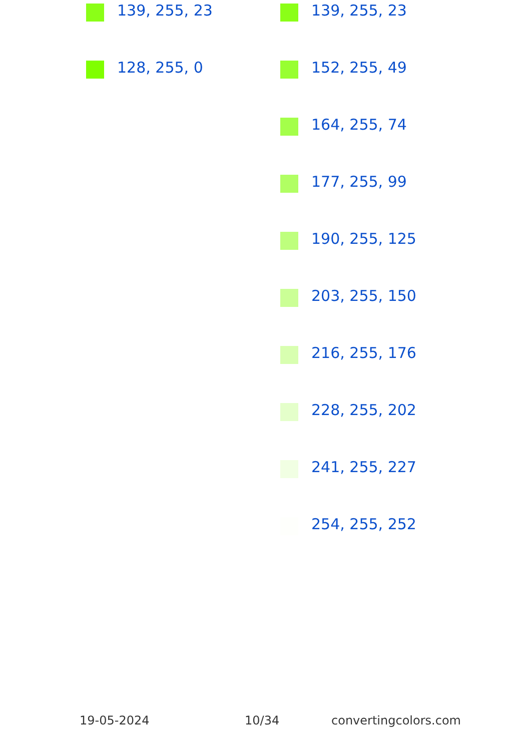139, 255, 23
128, 255, 0
139, 255, 23
152, 255, 49
164, 255, 74
177, 255, 99
190, 255, 125
203, 255, 150
216, 255, 176
228, 255, 202
241, 255, 227
254, 255, 252
19-05-2024 10/34 convertingcolors.com